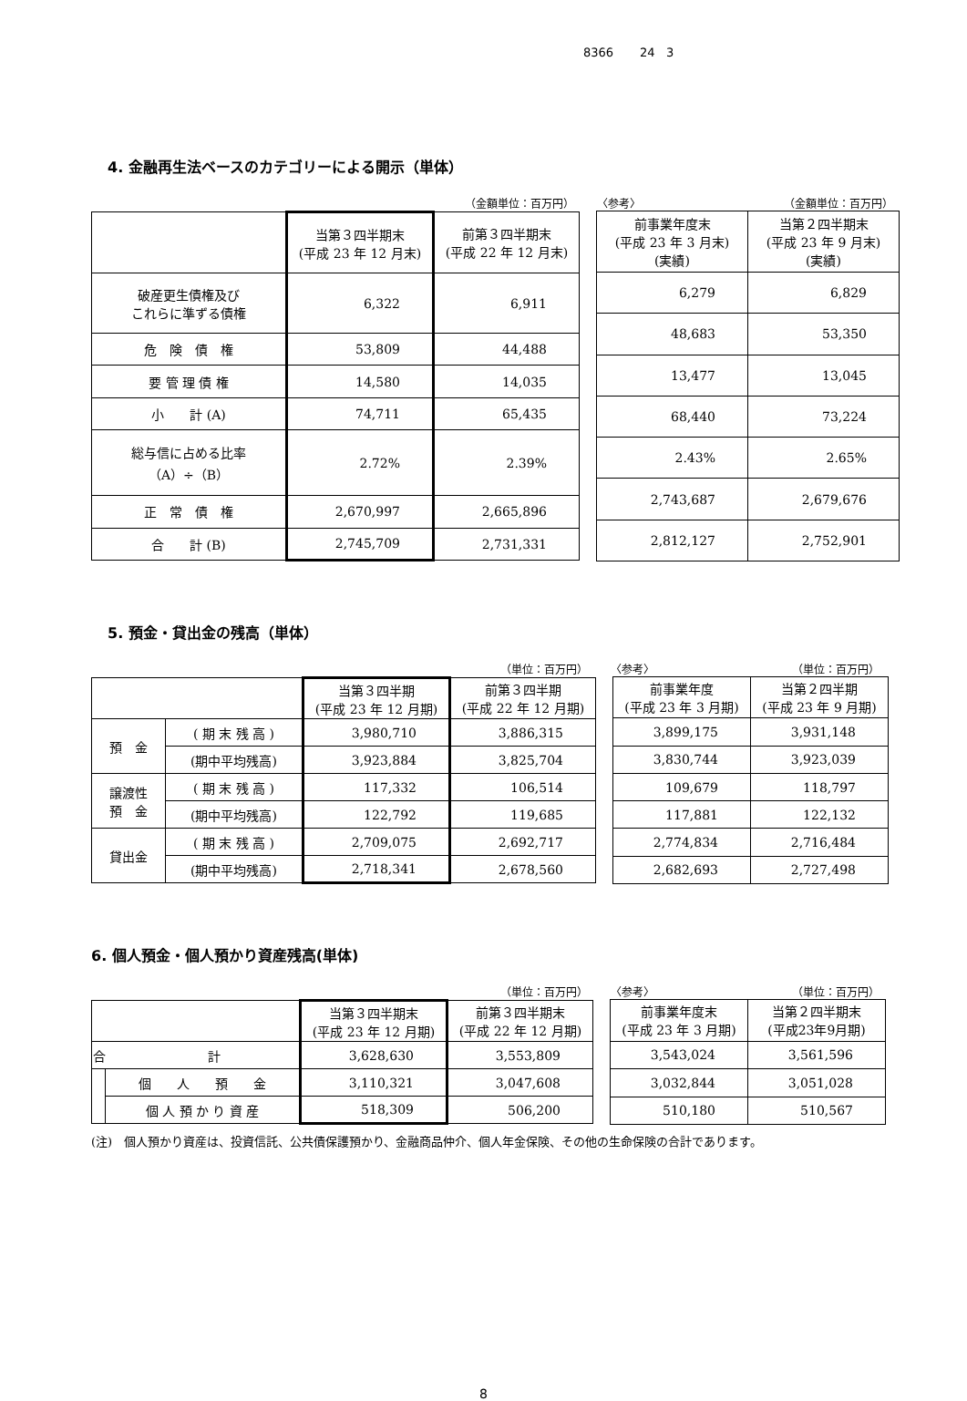8366 24 3
4. 金融再生法ベースのカテゴリーによる開示（単体）
（金額単位：百万円） 〈参考〉 （金額単位：百万円）
| | 当第３四半期末 (平成 23 年 12 月末) | 前第３四半期末 (平成 22 年 12 月末) |
| --- | --- | --- |
| 破産更生債権及び これらに準ずる債権 | 6,322 | 6,911 |
| 危 険 債 権 | 53,809 | 44,488 |
| 要 管 理 債 権 | 14,580 | 14,035 |
| 小 計 (A) | 74,711 | 65,435 |
| 総与信に占める比率 （A）÷（B） | 2.72% | 2.39% |
| 正 常 債 権 | 2,670,997 | 2,665,896 |
| 合 計 (B) | 2,745,709 | 2,731,331 |
| 前事業年度末 (平成 23 年 3 月末) (実績) | 当第２四半期末 (平成 23 年 9 月末) (実績) |
| --- | --- |
| 6,279 | 6,829 |
| 48,683 | 53,350 |
| 13,477 | 13,045 |
| 68,440 | 73,224 |
| 2.43% | 2.65% |
| 2,743,687 | 2,679,676 |
| 2,812,127 | 2,752,901 |
5. 預金・貸出金の残高（単体）
（単位：百万円） 〈参考〉 （単位：百万円）
| | | 当第３四半期 (平成 23 年 12 月期) | 前第３四半期 (平成 22 年 12 月期) |
| --- | --- | --- | --- |
| 預 金 | ( 期 末 残 高 ) | 3,980,710 | 3,886,315 |
| | (期中平均残高) | 3,923,884 | 3,825,704 |
| 譲渡性 預 金 | ( 期 末 残 高 ) | 117,332 | 106,514 |
| | (期中平均残高) | 122,792 | 119,685 |
| 貸出金 | ( 期 末 残 高 ) | 2,709,075 | 2,692,717 |
| | (期中平均残高) | 2,718,341 | 2,678,560 |
| 前事業年度 (平成 23 年 3 月期) | 当第２四半期 (平成 23 年 9 月期) |
| --- | --- |
| 3,899,175 | 3,931,148 |
| 3,830,744 | 3,923,039 |
| 109,679 | 118,797 |
| 117,881 | 122,132 |
| 2,774,834 | 2,716,484 |
| 2,682,693 | 2,727,498 |
6. 個人預金・個人預かり資産残高(単体)
（単位：百万円） 〈参考〉 （単位：百万円）
| | | 当第３四半期末 (平成 23 年 12 月期) | 前第３四半期末 (平成 22 年 12 月期) |
| --- | --- | --- | --- |
| 合 計 | | 3,628,630 | 3,553,809 |
| | 個 人 預 金 | 3,110,321 | 3,047,608 |
| | 個 人 預 か り 資 産 | 518,309 | 506,200 |
| 前事業年度末 (平成 23 年 3 月期) | 当第２四半期末 (平成23年9月期) |
| --- | --- |
| 3,543,024 | 3,561,596 |
| 3,032,844 | 3,051,028 |
| 510,180 | 510,567 |
(注)　個人預かり資産は、投資信託、公共債保護預かり、金融商品仲介、個人年金保険、その他の生命保険の合計であります。
8